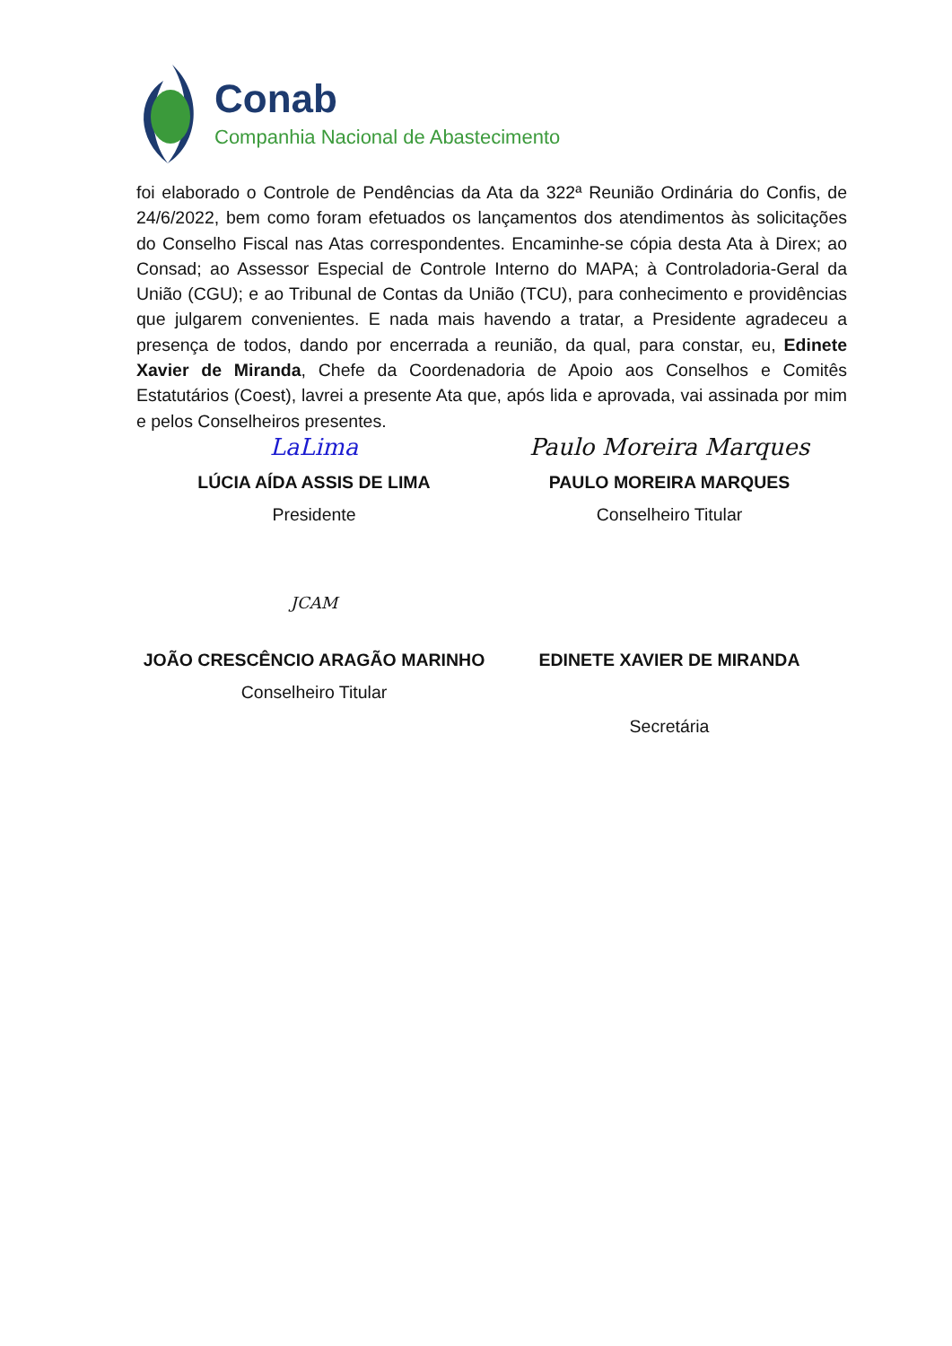Conab
Companhia Nacional de Abastecimento
foi elaborado o Controle de Pendências da Ata da 322ª Reunião Ordinária do Confis, de 24/6/2022, bem como foram efetuados os lançamentos dos atendimentos às solicitações do Conselho Fiscal nas Atas correspondentes. Encaminhe-se cópia desta Ata à Direx; ao Consad; ao Assessor Especial de Controle Interno do MAPA; à Controladoria-Geral da União (CGU); e ao Tribunal de Contas da União (TCU), para conhecimento e providências que julgarem convenientes. E nada mais havendo a tratar, a Presidente agradeceu a presença de todos, dando por encerrada a reunião, da qual, para constar, eu, Edinete Xavier de Miranda, Chefe da Coordenadoria de Apoio aos Conselhos e Comitês Estatutários (Coest), lavrei a presente Ata que, após lida e aprovada, vai assinada por mim e pelos Conselheiros presentes.
LaLima
LÚCIA AÍDA ASSIS DE LIMA
Presidente
Paulo Moreira Marques
PAULO MOREIRA MARQUES
Conselheiro Titular
JCAM
JOÃO CRESCÊNCIO ARAGÃO MARINHO
Conselheiro Titular
EDINETE XAVIER DE MIRANDA
Secretária